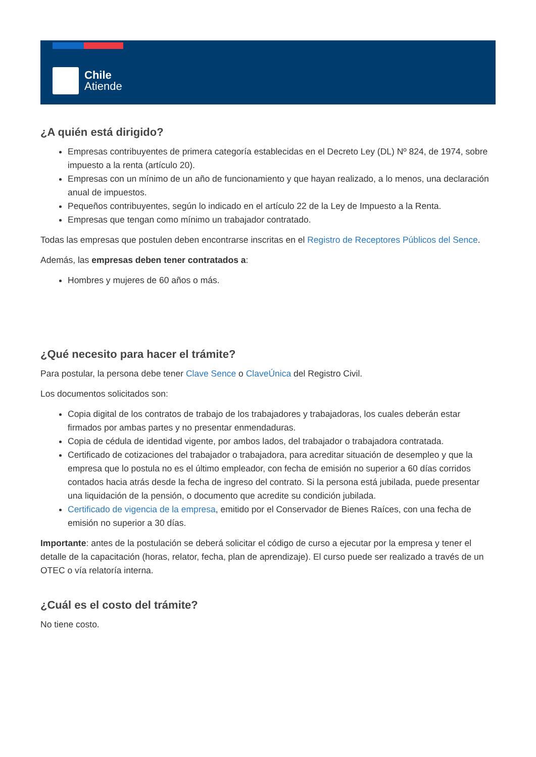Chile
Atiende
¿A quién está dirigido?
Empresas contribuyentes de primera categoría establecidas en el Decreto Ley (DL) Nº 824, de 1974, sobre impuesto a la renta (artículo 20).
Empresas con un mínimo de un año de funcionamiento y que hayan realizado, a lo menos, una declaración anual de impuestos.
Pequeños contribuyentes, según lo indicado en el artículo 22 de la Ley de Impuesto a la Renta.
Empresas que tengan como mínimo un trabajador contratado.
Todas las empresas que postulen deben encontrarse inscritas en el Registro de Receptores Públicos del Sence.
Además, las empresas deben tener contratados a:
Hombres y mujeres de 60 años o más.
¿Qué necesito para hacer el trámite?
Para postular, la persona debe tener Clave Sence o ClaveÚnica del Registro Civil.
Los documentos solicitados son:
Copia digital de los contratos de trabajo de los trabajadores y trabajadoras, los cuales deberán estar firmados por ambas partes y no presentar enmendaduras.
Copia de cédula de identidad vigente, por ambos lados, del trabajador o trabajadora contratada.
Certificado de cotizaciones del trabajador o trabajadora, para acreditar situación de desempleo y que la empresa que lo postula no es el último empleador, con fecha de emisión no superior a 60 días corridos contados hacia atrás desde la fecha de ingreso del contrato. Si la persona está jubilada, puede presentar una liquidación de la pensión, o documento que acredite su condición jubilada.
Certificado de vigencia de la empresa, emitido por el Conservador de Bienes Raíces, con una fecha de emisión no superior a 30 días.
Importante: antes de la postulación se deberá solicitar el código de curso a ejecutar por la empresa y tener el detalle de la capacitación (horas, relator, fecha, plan de aprendizaje). El curso puede ser realizado a través de un OTEC o vía relatoría interna.
¿Cuál es el costo del trámite?
No tiene costo.